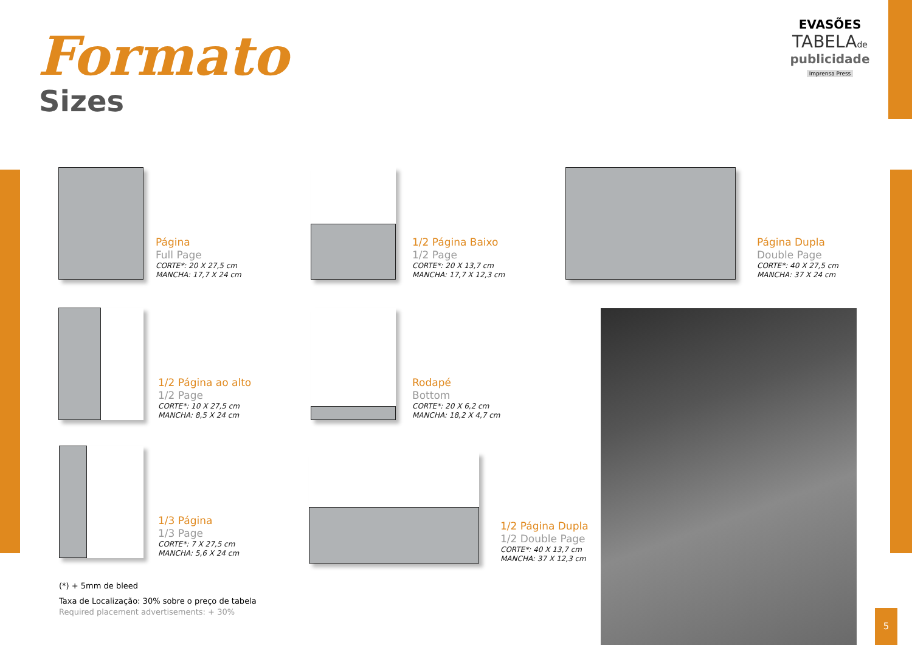5
Formato
Sizes
EVASÕES
TABELAde
publicidade
Imprensa Press
Página
Full Page
CORTE*: 20 X 27,5 cm
MANCHA: 17,7 X 24 cm
1/2 Página Baixo
1/2 Page
CORTE*: 20 X 13,7 cm
MANCHA: 17,7 X 12,3 cm
Página Dupla
Double Page
CORTE*: 40 X 27,5 cm
MANCHA: 37 X 24 cm
1/2 Página ao alto
1/2 Page
CORTE*: 10 X 27,5 cm
MANCHA: 8,5 X 24 cm
Rodapé
Bottom
CORTE*: 20 X 6,2 cm
MANCHA: 18,2 X 4,7 cm
1/3 Página
1/3 Page
CORTE*: 7 X 27,5 cm
MANCHA: 5,6 X 24 cm
1/2 Página Dupla
1/2 Double Page
CORTE*: 40 X 13,7 cm
MANCHA: 37 X 12,3 cm
(*) + 5mm de bleed
Taxa de Localização: 30% sobre o preço de tabela
Required placement advertisements: + 30%